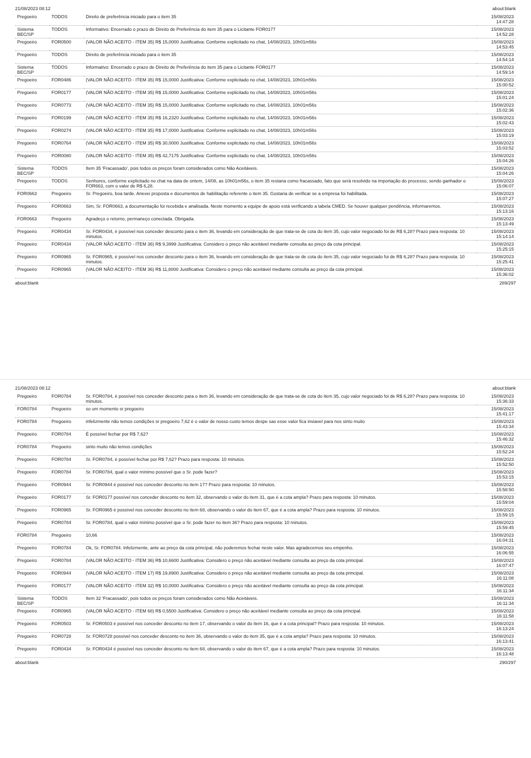21/08/2023 08:12 about:blank
| Pregoeiro | TODOS | Direito de preferência iniciado para o item 35 | 15/08/2023 14:47:28 |
| Sistema BEC/SP | TODOS | Informativo: Encerrado o prazo de Direito de Preferência do item 35 para o Licitante FOR0177 | 15/08/2023 14:52:28 |
| Pregoeiro | FOR0500 | (VALOR NÃO ACEITO - ITEM 35) R$ 15,0000 Justificativa: Conforme explicitado no chat, 14/08/2023, 10h01m56s | 15/08/2023 14:53:45 |
| Pregoeiro | TODOS | Direito de preferência iniciado para o item 35 | 15/08/2023 14:54:14 |
| Sistema BEC/SP | TODOS | Informativo: Encerrado o prazo de Direito de Preferência do item 35 para o Licitante FOR0177 | 15/08/2023 14:59:14 |
| Pregoeiro | FOR0486 | (VALOR NÃO ACEITO - ITEM 35) R$ 15,0000 Justificativa: Conforme explicitado no chat, 14/08/2023, 10h01m56s | 15/08/2023 15:00:52 |
| Pregoeiro | FOR0177 | (VALOR NÃO ACEITO - ITEM 35) R$ 15,0000 Justificativa: Conforme explicitado no chat, 14/08/2023, 10h01m56s | 15/08/2023 15:01:24 |
| Pregoeiro | FOR0773 | (VALOR NÃO ACEITO - ITEM 35) R$ 15,0000 Justificativa: Conforme explicitado no chat, 14/08/2023, 10h01m56s | 15/08/2023 15:02:36 |
| Pregoeiro | FOR0199 | (VALOR NÃO ACEITO - ITEM 35) R$ 16,2320 Justificativa: Conforme explicitado no chat, 14/08/2023, 10h01m56s | 15/08/2023 15:02:43 |
| Pregoeiro | FOR0274 | (VALOR NÃO ACEITO - ITEM 35) R$ 17,0000 Justificativa: Conforme explicitado no chat, 14/08/2023, 10h01m56s | 15/08/2023 15:03:19 |
| Pregoeiro | FOR0764 | (VALOR NÃO ACEITO - ITEM 35) R$ 30,0000 Justificativa: Conforme explicitado no chat, 14/08/2023, 10h01m56s | 15/08/2023 15:03:52 |
| Pregoeiro | FOR0080 | (VALOR NÃO ACEITO - ITEM 35) R$ 42,7175 Justificativa: Conforme explicitado no chat, 14/08/2023, 10h01m56s | 15/08/2023 15:04:26 |
| Sistema BEC/SP | TODOS | Item 35 'Fracassado', pois todos os preços foram considerados como Não Aceitáveis. | 15/08/2023 15:04:26 |
| Pregoeiro | TODOS | Senhores, conforme explicitado no chat na data de ontem, 14/08, as 10h01m56s, o item 35 restaria como fracassado, fato que será resolvido na importação do processo, sendo ganhador o FOR663, com o valor de R$ 6,28. | 15/08/2023 15:06:07 |
| FOR0663 | Pregoeiro | Sr. Pregoeiro, boa tarde. Anexei proposta e documentos de habilitação referente o item 35. Gostaria de verificar se a empresa foi habilitada. | 15/08/2023 15:07:27 |
| Pregoeiro | FOR0663 | Sim, Sr. FOR0663, a documentação foi recebida e analisada. Neste momento a equipe de apoio está verificando a tabela CMED. Se houver qualquer pendência, informaremos. | 15/08/2023 15:13:16 |
| FOR0663 | Pregoeiro | Agradeço o retorno, permaneço conectada. Obrigada. | 15/08/2023 15:13:49 |
| Pregoeiro | FOR0434 | Sr. FOR0434, é possível nos conceder desconto para o item 36, levando em consideração de que trata-se de cota do item 35, cujo valor negociado foi de R$ 6,28? Prazo para resposta: 10 minutos. | 15/08/2023 15:14:14 |
| Pregoeiro | FOR0434 | (VALOR NÃO ACEITO - ITEM 36) R$ 9,3999 Justificativa: Considero o preço não aceitável mediante consulta ao preço da cota principal. | 15/08/2023 15:25:15 |
| Pregoeiro | FOR0965 | Sr. FOR0965, é possível nos conceder desconto para o item 36, levando em consideração de que trata-se de cota do item 35, cujo valor negociado foi de R$ 6,28? Prazo para resposta: 10 minutos. | 15/08/2023 15:25:41 |
| Pregoeiro | FOR0965 | (VALOR NÃO ACEITO - ITEM 36) R$ 11,8000 Justificativa: Considero o preço não aceitável mediante consulta ao preço da cota principal. | 15/08/2023 15:36:02 |
about:blank 289/297
21/08/2023 08:12 about:blank
| Pregoeiro | FOR0784 | Sr. FOR0784, é possível nos conceder desconto para o item 36, levando em consideração de que trata-se de cota do item 35, cujo valor negociado foi de R$ 6,28? Prazo para resposta: 10 minutos. | 15/08/2023 15:36:33 |
| FOR0784 | Pregoeiro | so um momento sr pregoeiro | 15/08/2023 15:41:17 |
| FOR0784 | Pregoeiro | infelizmente não temos condições sr pregoeiro 7,62 é o valor de nosso custo temos despe sas esse valor fica inviavel para nos sinto muito | 15/08/2023 15:43:34 |
| Pregoeiro | FOR0784 | É possível fechar por R$ 7,62? | 15/08/2023 15:46:32 |
| FOR0784 | Pregoeiro | sinto muito não temos condições | 15/08/2023 15:52:24 |
| Pregoeiro | FOR0784 | Sr. FOR0784, é possível fechar por R$ 7,62? Prazo para resposta: 10 minutos. | 15/08/2023 15:52:50 |
| Pregoeiro | FOR0784 | Sr. FOR0784, qual o valor mínimo possível que o Sr. pode fazer? | 15/08/2023 15:53:15 |
| Pregoeiro | FOR0944 | Sr. FOR0944 é possível nos conceder desconto no item 17? Prazo para resposta: 10 minutos. | 15/08/2023 15:58:50 |
| Pregoeiro | FOR0177 | Sr. FOR0177 possível nos conceder desconto no item 32, observando o valor do item 31, que é a cota ampla? Prazo para resposta: 10 minutos. | 15/08/2023 15:59:04 |
| Pregoeiro | FOR0965 | Sr. FOR0965 é possível nos conceder desconto no item 68, observando o valor do item 67, que é a cota ampla? Prazo para resposta: 10 minutos. | 15/08/2023 15:59:15 |
| Pregoeiro | FOR0784 | Sr. FOR0784, qual o valor mínimo possível que o Sr. pode fazer no item 36? Prazo para resposta: 10 minutos. | 15/08/2023 15:59:45 |
| FOR0784 | Pregoeiro | 10,66 | 15/08/2023 16:04:31 |
| Pregoeiro | FOR0784 | Ok, Sr. FOR0784. Infelizmente, ante ao preço da cota principal, não poderemos fechar neste valor. Mas agradecemos seu empenho. | 15/08/2023 16:06:55 |
| Pregoeiro | FOR0784 | (VALOR NÃO ACEITO - ITEM 36) R$ 10,6600 Justificativa: Considero o preço não aceitável mediante consulta ao preço da cota principal. | 15/08/2023 16:07:47 |
| Pregoeiro | FOR0944 | (VALOR NÃO ACEITO - ITEM 17) R$ 19,8900 Justificativa: Considero o preço não aceitável mediante consulta ao preço da cota principal. | 15/08/2023 16:11:08 |
| Pregoeiro | FOR0177 | (VALOR NÃO ACEITO - ITEM 32) R$ 10,0000 Justificativa: Considero o preço não aceitável mediante consulta ao preço da cota principal. | 15/08/2023 16:11:34 |
| Sistema BEC/SP | TODOS | Item 32 'Fracassado', pois todos os preços foram considerados como Não Aceitáveis. | 15/08/2023 16:11:34 |
| Pregoeiro | FOR0965 | (VALOR NÃO ACEITO - ITEM 68) R$ 0,5500 Justificativa: Considero o preço não aceitável mediante consulta ao preço da cota principal. | 15/08/2023 16:11:58 |
| Pregoeiro | FOR0503 | Sr. FOR0503 é possível nos conceder desconto no item 17, observando o valor do item 16, que é a cota principal? Prazo para resposta: 10 minutos. | 15/08/2023 16:13:24 |
| Pregoeiro | FOR0728 | Sr. FOR0728 possível nos conceder desconto no item 36, observando o valor do item 35, que é a cota ampla? Prazo para resposta: 10 minutos. | 15/08/2023 16:13:41 |
| Pregoeiro | FOR0434 | Sr. FOR0434 é possível nos conceder desconto no item 68, observando o valor do item 67, que é a cota ampla? Prazo para resposta: 10 minutos. | 15/08/2023 16:13:48 |
about:blank 290/297